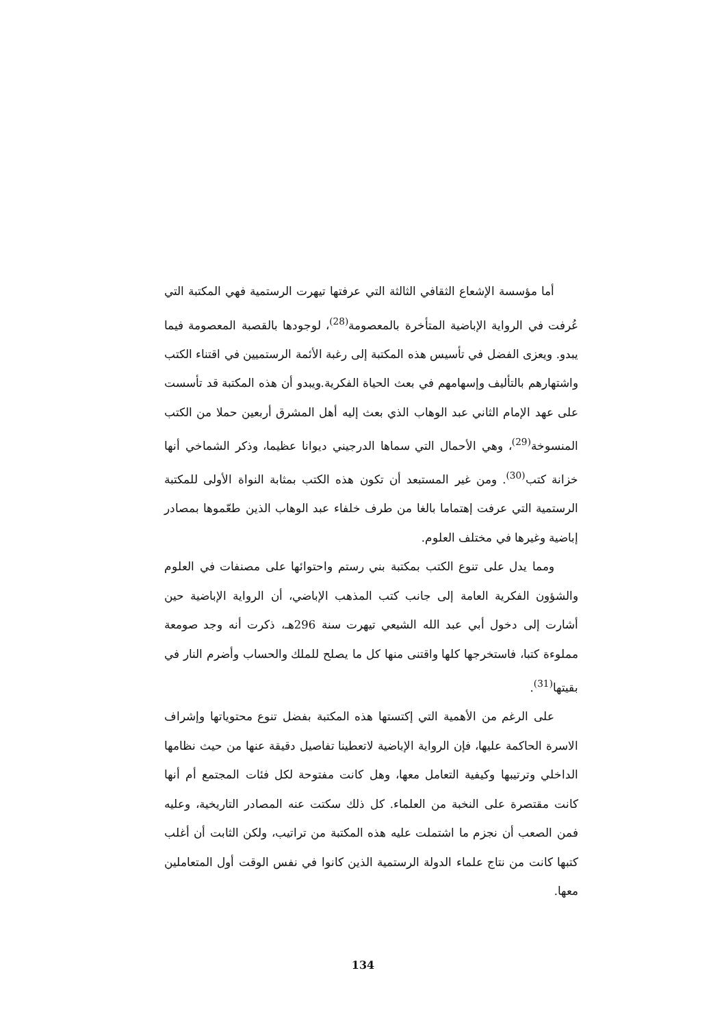أما مؤسسة الإشعاع الثقافي الثالثة التي عرفتها تيهرت الرستمية فهي المكتبة التي عُرفت في الرواية الإباضية المتأخرة بالمعصومة<sup>(28)</sup>، لوجودها بالقصبة المعصومة فيما يبدو. ويعزى الفضل في تأسيس هذه المكتبة إلى رغبة الأئمة الرستميين في اقتناء الكتب واشتهارهم بالتأليف وإسهامهم في بعث الحياة الفكرية.ويبدو أن هذه المكتبة قد تأسست على عهد الإمام الثاني عبد الوهاب الذي بعث إليه أهل المشرق أربعين حملا من الكتب المنسوخة<sup>(29)</sup>، وهي الأحمال التي سماها الدرجيني ديوانا عظيما، وذكر الشماخي أنها خزانة كتب<sup>(30)</sup>. ومن غير المستبعد أن تكون هذه الكتب بمثابة النواة الأولى للمكتبة الرستمية التي عرفت إهتماما بالغا من طرف خلفاء عبد الوهاب الذين طعّموها بمصادر إباضية وغيرها في مختلف العلوم.
ومما يدل على تنوع الكتب بمكتبة بني رستم واحتوائها على مصنفات في العلوم والشؤون الفكرية العامة إلى جانب كتب المذهب الإباضي، أن الرواية الإباضية حين أشارت إلى دخول أبي عبد الله الشيعي تيهرت سنة 296هـ، ذكرت أنه وجد صومعة مملوءة كتبا، فاستخرجها كلها واقتنى منها كل ما يصلح للملك والحساب وأضرم النار في بقيتها<sup>(31)</sup>.
على الرغم من الأهمية التي إكتستها هذه المكتبة بفضل تنوع محتوياتها وإشراف الاسرة الحاكمة عليها، فإن الرواية الإباضية لاتعطينا تفاصيل دقيقة عنها من حيث نظامها الداخلي وترتيبها وكيفية التعامل معها، وهل كانت مفتوحة لكل فئات المجتمع أم أنها كانت مقتصرة على النخبة من العلماء. كل ذلك سكتت عنه المصادر التاريخية، وعليه فمن الصعب أن نجزم ما اشتملت عليه هذه المكتبة من تراتيب، ولكن الثابت أن أغلب كتبها كانت من نتاج علماء الدولة الرستمية الذين كانوا في نفس الوقت أول المتعاملين معها.
134